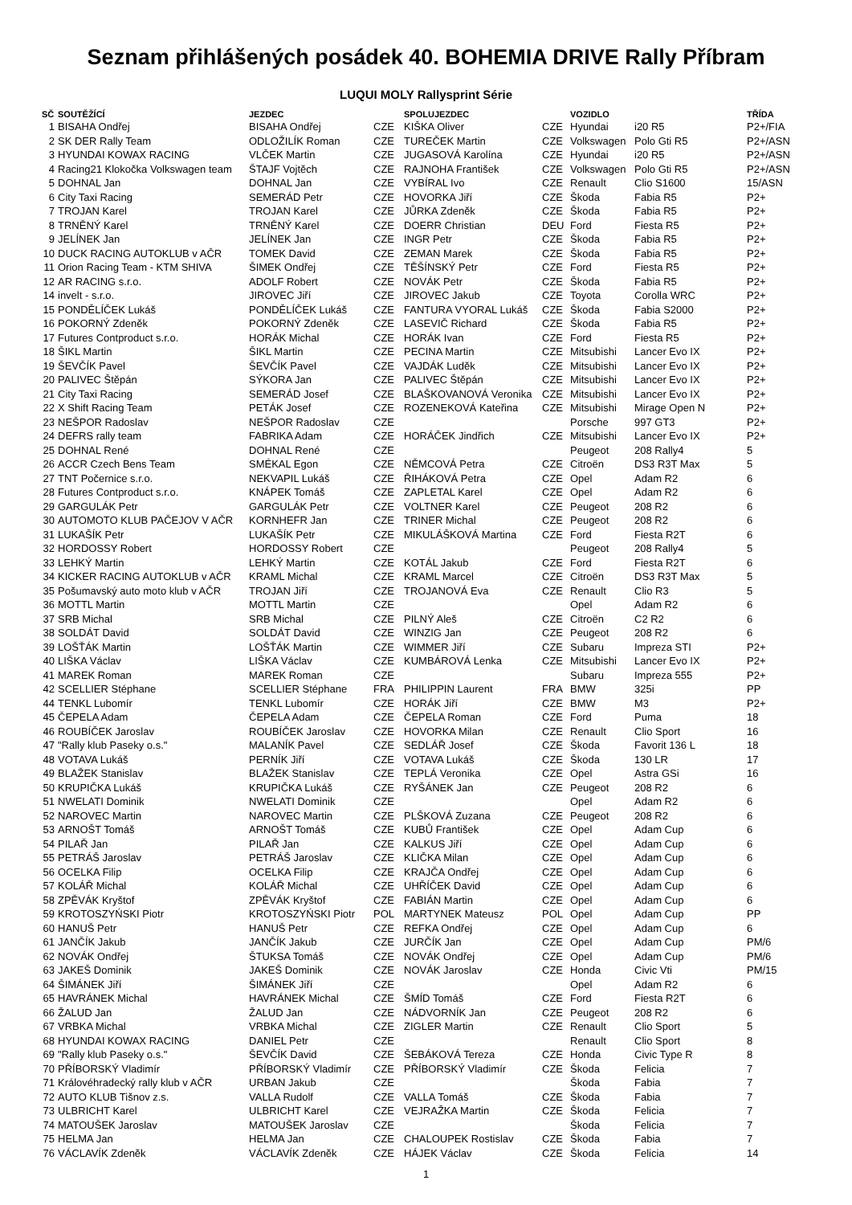Seznam přihlášených posádek 40. BOHEMIA DRIVE Rally Příbram
LUQUI MOLY Rallysprint Série
| SČ | SOUTĚŽÍCÍ | JEZDEC | | SPOLUJEZDEC | | VOZIDLO | | TŘÍDA |
| --- | --- | --- | --- | --- | --- | --- | --- | --- |
| 1 | BISAHA Ondřej | BISAHA Ondřej | CZE | KIŠKA Oliver | CZE | Hyundai | i20 R5 | P2+/FIA |
| 2 | SK DER Rally Team | ODLOŽILÍK Roman | CZE | TUREČEK Martin | CZE | Volkswagen | Polo Gti R5 | P2+/ASN |
| 3 | HYUNDAI KOWAX RACING | VLČEK Martin | CZE | JUGASOVÁ Karolína | CZE | Hyundai | i20 R5 | P2+/ASN |
| 4 | Racing21 Klokočka Volkswagen team | ŠTAJF Vojtěch | CZE | RAJNOHA František | CZE | Volkswagen | Polo Gti R5 | P2+/ASN |
| 5 | DOHNAL Jan | DOHNAL Jan | CZE | VYBÍRAL Ivo | CZE | Renault | Clio S1600 | 15/ASN |
| 6 | City Taxi Racing | SEMERÁD Petr | CZE | HOVORKA Jiří | CZE | Škoda | Fabia R5 | P2+ |
| 7 | TROJAN Karel | TROJAN Karel | CZE | JŮRKA Zdeněk | CZE | Škoda | Fabia R5 | P2+ |
| 8 | TRNĚNÝ Karel | TRNĚNÝ Karel | CZE | DOERR Christian | DEU | Ford | Fiesta R5 | P2+ |
| 9 | JELÍNEK Jan | JELÍNEK Jan | CZE | INGR Petr | CZE | Škoda | Fabia R5 | P2+ |
| 10 | DUCK RACING AUTOKLUB v AČR | TOMEK David | CZE | ZEMAN Marek | CZE | Škoda | Fabia R5 | P2+ |
| 11 | Orion Racing Team - KTM SHIVA | ŠIMEK Ondřej | CZE | TĚŠÍNSKÝ Petr | CZE | Ford | Fiesta R5 | P2+ |
| 12 | AR RACING s.r.o. | ADOLF Robert | CZE | NOVÁK Petr | CZE | Škoda | Fabia R5 | P2+ |
| 14 | invelt - s.r.o. | JIROVEC Jiří | CZE | JIROVEC Jakub | CZE | Toyota | Corolla WRC | P2+ |
| 15 | PONDĚLÍČEK Lukáš | PONDĚLÍČEK Lukáš | CZE | FANTURA VYORAL Lukáš | CZE | Škoda | Fabia S2000 | P2+ |
| 16 | POKORNÝ Zdeněk | POKORNÝ Zdeněk | CZE | LASEVIČ Richard | CZE | Škoda | Fabia R5 | P2+ |
| 17 | Futures Contproduct s.r.o. | HORÁK Michal | CZE | HORÁK Ivan | CZE | Ford | Fiesta R5 | P2+ |
| 18 | ŠIKL Martin | ŠIKL Martin | CZE | PECINA Martin | CZE | Mitsubishi | Lancer Evo IX | P2+ |
| 19 | ŠEVČÍK Pavel | ŠEVČÍK Pavel | CZE | VAJDÁK Luděk | CZE | Mitsubishi | Lancer Evo IX | P2+ |
| 20 | PALIVEC Štěpán | SÝKORA Jan | CZE | PALIVEC Štěpán | CZE | Mitsubishi | Lancer Evo IX | P2+ |
| 21 | City Taxi Racing | SEMERÁD Josef | CZE | BLAŠKOVANOVÁ Veronika | CZE | Mitsubishi | Lancer Evo IX | P2+ |
| 22 | X Shift Racing Team | PETÁK Josef | CZE | ROZENEKOVÁ Kateřina | CZE | Mitsubishi | Mirage Open N | P2+ |
| 23 | NEŠPOR Radoslav | NEŠPOR Radoslav | CZE | | | Porsche | 997 GT3 | P2+ |
| 24 | DEFRS rally team | FABRIKA Adam | CZE | HORÁČEK Jindřich | CZE | Mitsubishi | Lancer Evo IX | P2+ |
| 25 | DOHNAL René | DOHNAL René | CZE | | | Peugeot | 208 Rally4 | 5 |
| 26 | ACCR Czech Bens Team | SMÉKAL Egon | CZE | NĚMCOVÁ Petra | CZE | Citroën | DS3 R3T Max | 5 |
| 27 | TNT Počernice s.r.o. | NEKVAPIL Lukáš | CZE | ŘIHÁKOVÁ Petra | CZE | Opel | Adam R2 | 6 |
| 28 | Futures Contproduct s.r.o. | KNÁPEK Tomáš | CZE | ZAPLETAL Karel | CZE | Opel | Adam R2 | 6 |
| 29 | GARGULÁK Petr | GARGULÁK Petr | CZE | VOLTNER Karel | CZE | Peugeot | 208 R2 | 6 |
| 30 | AUTOMOTO KLUB PAČEJOV V AČR | KORNHEFR Jan | CZE | TRINER Michal | CZE | Peugeot | 208 R2 | 6 |
| 31 | LUKAŠÍK Petr | LUKAŠÍK Petr | CZE | MIKULÁŠKOVÁ Martina | CZE | Ford | Fiesta R2T | 6 |
| 32 | HORDOSSY Robert | HORDOSSY Robert | CZE | | | Peugeot | 208 Rally4 | 5 |
| 33 | LEHKÝ Martin | LEHKÝ Martin | CZE | KOTÁL Jakub | CZE | Ford | Fiesta R2T | 6 |
| 34 | KICKER RACING AUTOKLUB v AČR | KRAML Michal | CZE | KRAML Marcel | CZE | Citroën | DS3 R3T Max | 5 |
| 35 | Pošumavský auto moto klub v AČR | TROJAN Jiří | CZE | TROJANOVÁ Eva | CZE | Renault | Clio R3 | 5 |
| 36 | MOTTL Martin | MOTTL Martin | CZE | | | Opel | Adam R2 | 6 |
| 37 | SRB Michal | SRB Michal | CZE | PILNÝ Aleš | CZE | Citroën | C2 R2 | 6 |
| 38 | SOLDÁT David | SOLDÁT David | CZE | WINZIG Jan | CZE | Peugeot | 208 R2 | 6 |
| 39 | LOŠŤÁK Martin | LOŠŤÁK Martin | CZE | WIMMER Jiří | CZE | Subaru | Impreza STI | P2+ |
| 40 | LIŠKA Václav | LIŠKA Václav | CZE | KUMBÁROVÁ Lenka | CZE | Mitsubishi | Lancer Evo IX | P2+ |
| 41 | MAREK Roman | MAREK Roman | CZE | | | Subaru | Impreza 555 | P2+ |
| 42 | SCELLIER Stéphane | SCELLIER Stéphane | FRA | PHILIPPIN Laurent | FRA | BMW | 325i | PP |
| 44 | TENKL Lubomír | TENKL Lubomír | CZE | HORÁK Jiří | CZE | BMW | M3 | P2+ |
| 45 | ČEPELA Adam | ČEPELA Adam | CZE | ČEPELA Roman | CZE | Ford | Puma | 18 |
| 46 | ROUBÍČEK Jaroslav | ROUBÍČEK Jaroslav | CZE | HOVORKA Milan | CZE | Renault | Clio Sport | 16 |
| 47 | "Rally klub Paseky o.s." | MALANÍK Pavel | CZE | SEDLÁŘ Josef | CZE | Škoda | Favorit 136 L | 18 |
| 48 | VOTAVA Lukáš | PERNÍK Jiří | CZE | VOTAVA Lukáš | CZE | Škoda | 130 LR | 17 |
| 49 | BLAŽEK Stanislav | BLAŽEK Stanislav | CZE | TEPLÁ Veronika | CZE | Opel | Astra GSi | 16 |
| 50 | KRUPIČKA Lukáš | KRUPIČKA Lukáš | CZE | RYŠÁNEK Jan | CZE | Peugeot | 208 R2 | 6 |
| 51 | NWELATI Dominik | NWELATI Dominik | CZE | | | Opel | Adam R2 | 6 |
| 52 | NAROVEC Martin | NAROVEC Martin | CZE | PLŠKOVÁ Zuzana | CZE | Peugeot | 208 R2 | 6 |
| 53 | ARNOŠT Tomáš | ARNOŠT Tomáš | CZE | KUBŮ František | CZE | Opel | Adam Cup | 6 |
| 54 | PILAŘ Jan | PILAŘ Jan | CZE | KALKUS Jiří | CZE | Opel | Adam Cup | 6 |
| 55 | PETRÁŠ Jaroslav | PETRÁŠ Jaroslav | CZE | KLIČKA Milan | CZE | Opel | Adam Cup | 6 |
| 56 | OCELKA Filip | OCELKA Filip | CZE | KRAJČA Ondřej | CZE | Opel | Adam Cup | 6 |
| 57 | KOLÁŘ Michal | KOLÁŘ Michal | CZE | UHŘÍČEK David | CZE | Opel | Adam Cup | 6 |
| 58 | ZPĚVÁK Kryštof | ZPĚVÁK Kryštof | CZE | FABIÁN Martin | CZE | Opel | Adam Cup | 6 |
| 59 | KROTOSZYŃSKI Piotr | KROTOSZYŃSKI Piotr | POL | MARTYNEK Mateusz | POL | Opel | Adam Cup | PP |
| 60 | HANUŠ Petr | HANUŠ Petr | CZE | REFKA Ondřej | CZE | Opel | Adam Cup | 6 |
| 61 | JANČÍK Jakub | JANČÍK Jakub | CZE | JURČÍK Jan | CZE | Opel | Adam Cup | PM/6 |
| 62 | NOVÁK Ondřej | ŠTUKSA Tomáš | CZE | NOVÁK Ondřej | CZE | Opel | Adam Cup | PM/6 |
| 63 | JAKEŠ Dominik | JAKEŠ Dominik | CZE | NOVÁK Jaroslav | CZE | Honda | Civic Vti | PM/15 |
| 64 | ŠIMÁNEK Jiří | ŠIMÁNEK Jiří | CZE | | | Opel | Adam R2 | 6 |
| 65 | HAVRÁNEK Michal | HAVRÁNEK Michal | CZE | ŠMÍD Tomáš | CZE | Ford | Fiesta R2T | 6 |
| 66 | ŽALUD Jan | ŽALUD Jan | CZE | NÁDVORNÍK Jan | CZE | Peugeot | 208 R2 | 6 |
| 67 | VRBKA Michal | VRBKA Michal | CZE | ZIGLER Martin | CZE | Renault | Clio Sport | 5 |
| 68 | HYUNDAI KOWAX RACING | DANIEL Petr | CZE | | | Renault | Clio Sport | 8 |
| 69 | "Rally klub Paseky o.s." | ŠEVČÍK David | CZE | ŠEBÁKOVÁ Tereza | CZE | Honda | Civic Type R | 8 |
| 70 | PŘÍBORSKÝ Vladimír | PŘÍBORSKÝ Vladimír | CZE | PŘÍBORSKÝ Vladimír | CZE | Škoda | Felicia | 7 |
| 71 | Královéhradecký rally klub v AČR | URBAN Jakub | CZE | | | Škoda | Fabia | 7 |
| 72 | AUTO KLUB Tišnov z.s. | VALLA Rudolf | CZE | VALLA Tomáš | CZE | Škoda | Fabia | 7 |
| 73 | ULBRICHT Karel | ULBRICHT Karel | CZE | VEJRAŽKA Martin | CZE | Škoda | Felicia | 7 |
| 74 | MATOUŠEK Jaroslav | MATOUŠEK Jaroslav | CZE | | | Škoda | Felicia | 7 |
| 75 | HELMA Jan | HELMA Jan | CZE | CHALOUPEK Rostislav | CZE | Škoda | Fabia | 7 |
| 76 | VÁCLAVÍK Zdeněk | VÁCLAVÍK Zdeněk | CZE | HÁJEK Václav | CZE | Škoda | Felicia | 14 |
1